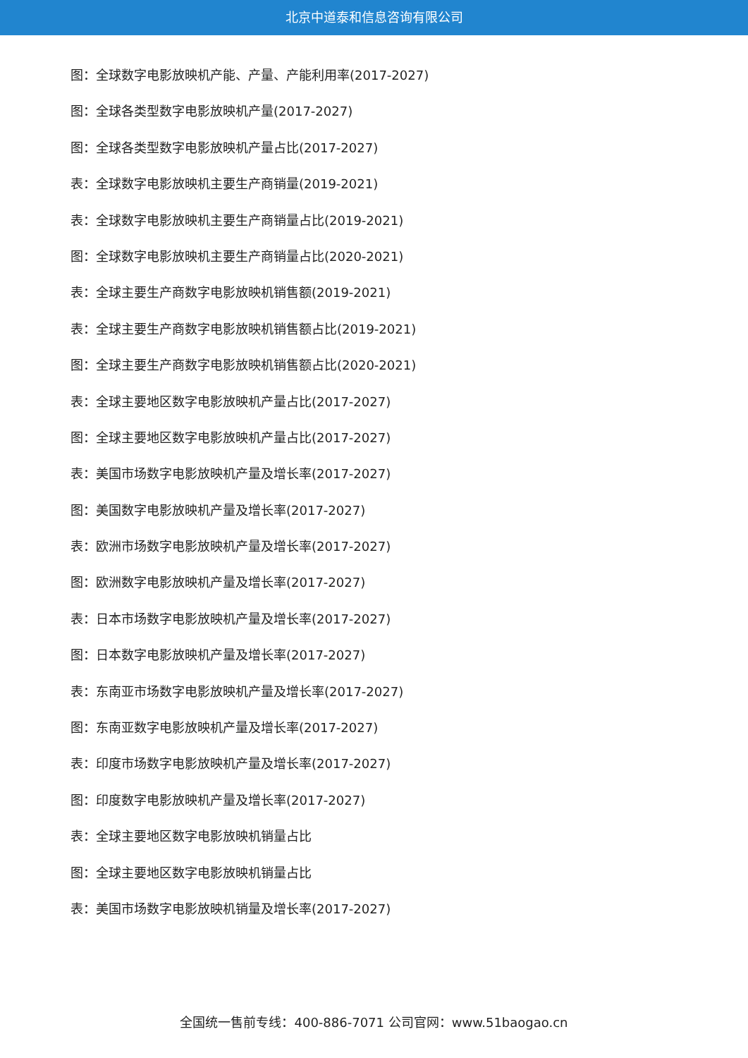北京中道泰和信息咨询有限公司
图：全球数字电影放映机产能、产量、产能利用率(2017-2027)
图：全球各类型数字电影放映机产量(2017-2027)
图：全球各类型数字电影放映机产量占比(2017-2027)
表：全球数字电影放映机主要生产商销量(2019-2021)
表：全球数字电影放映机主要生产商销量占比(2019-2021)
图：全球数字电影放映机主要生产商销量占比(2020-2021)
表：全球主要生产商数字电影放映机销售额(2019-2021)
表：全球主要生产商数字电影放映机销售额占比(2019-2021)
图：全球主要生产商数字电影放映机销售额占比(2020-2021)
表：全球主要地区数字电影放映机产量占比(2017-2027)
图：全球主要地区数字电影放映机产量占比(2017-2027)
表：美国市场数字电影放映机产量及增长率(2017-2027)
图：美国数字电影放映机产量及增长率(2017-2027)
表：欧洲市场数字电影放映机产量及增长率(2017-2027)
图：欧洲数字电影放映机产量及增长率(2017-2027)
表：日本市场数字电影放映机产量及增长率(2017-2027)
图：日本数字电影放映机产量及增长率(2017-2027)
表：东南亚市场数字电影放映机产量及增长率(2017-2027)
图：东南亚数字电影放映机产量及增长率(2017-2027)
表：印度市场数字电影放映机产量及增长率(2017-2027)
图：印度数字电影放映机产量及增长率(2017-2027)
表：全球主要地区数字电影放映机销量占比
图：全球主要地区数字电影放映机销量占比
表：美国市场数字电影放映机销量及增长率(2017-2027)
全国统一售前专线：400-886-7071 公司官网：www.51baogao.cn